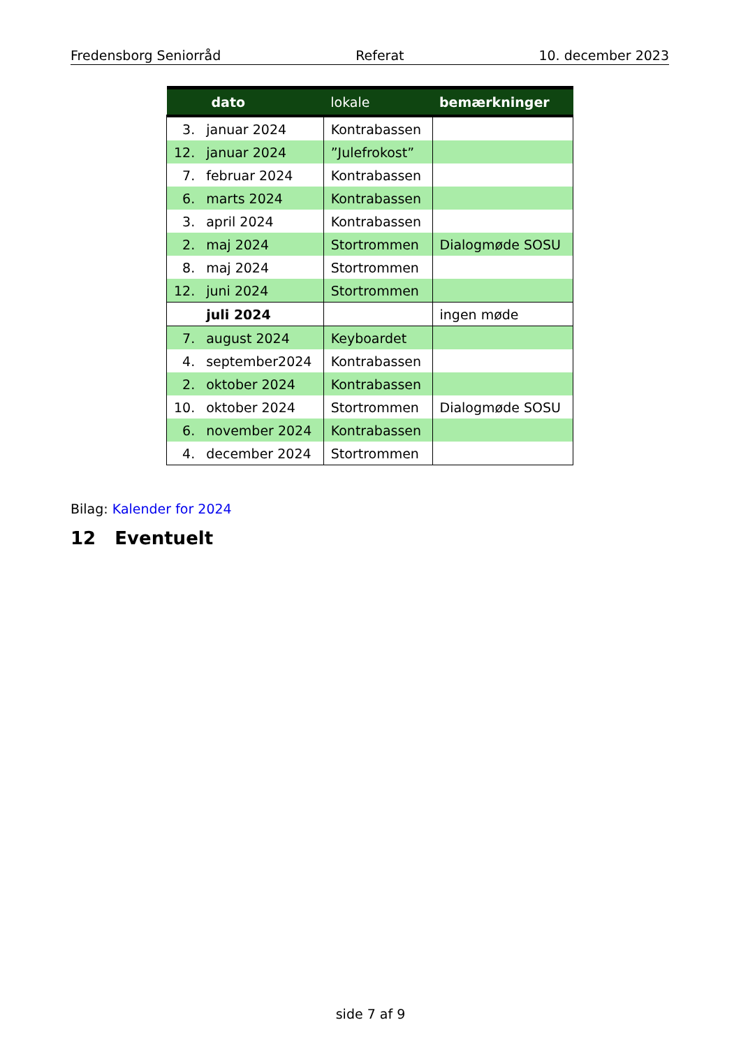Fredensborg Seniorråd Referat 10. december 2023
| dato | | lokale | bemærkninger |
| --- | --- | --- | --- |
| 3. | januar 2024 | Kontrabassen | |
| 12. | januar 2024 | ”Julefrokost” | |
| 7. | februar 2024 | Kontrabassen | |
| 6. | marts 2024 | Kontrabassen | |
| 3. | april 2024 | Kontrabassen | |
| 2. | maj 2024 | Stortrommen | Dialogmøde SOSU |
| 8. | maj 2024 | Stortrommen | |
| 12. | juni 2024 | Stortrommen | |
| | juli 2024 | | ingen møde |
| 7. | august 2024 | Keyboardet | |
| 4. | september2024 | Kontrabassen | |
| 2. | oktober 2024 | Kontrabassen | |
| 10. | oktober 2024 | Stortrommen | Dialogmøde SOSU |
| 6. | november 2024 | Kontrabassen | |
| 4. | december 2024 | Stortrommen | |
Bilag: Kalender for 2024
12 Eventuelt
side 7 af 9